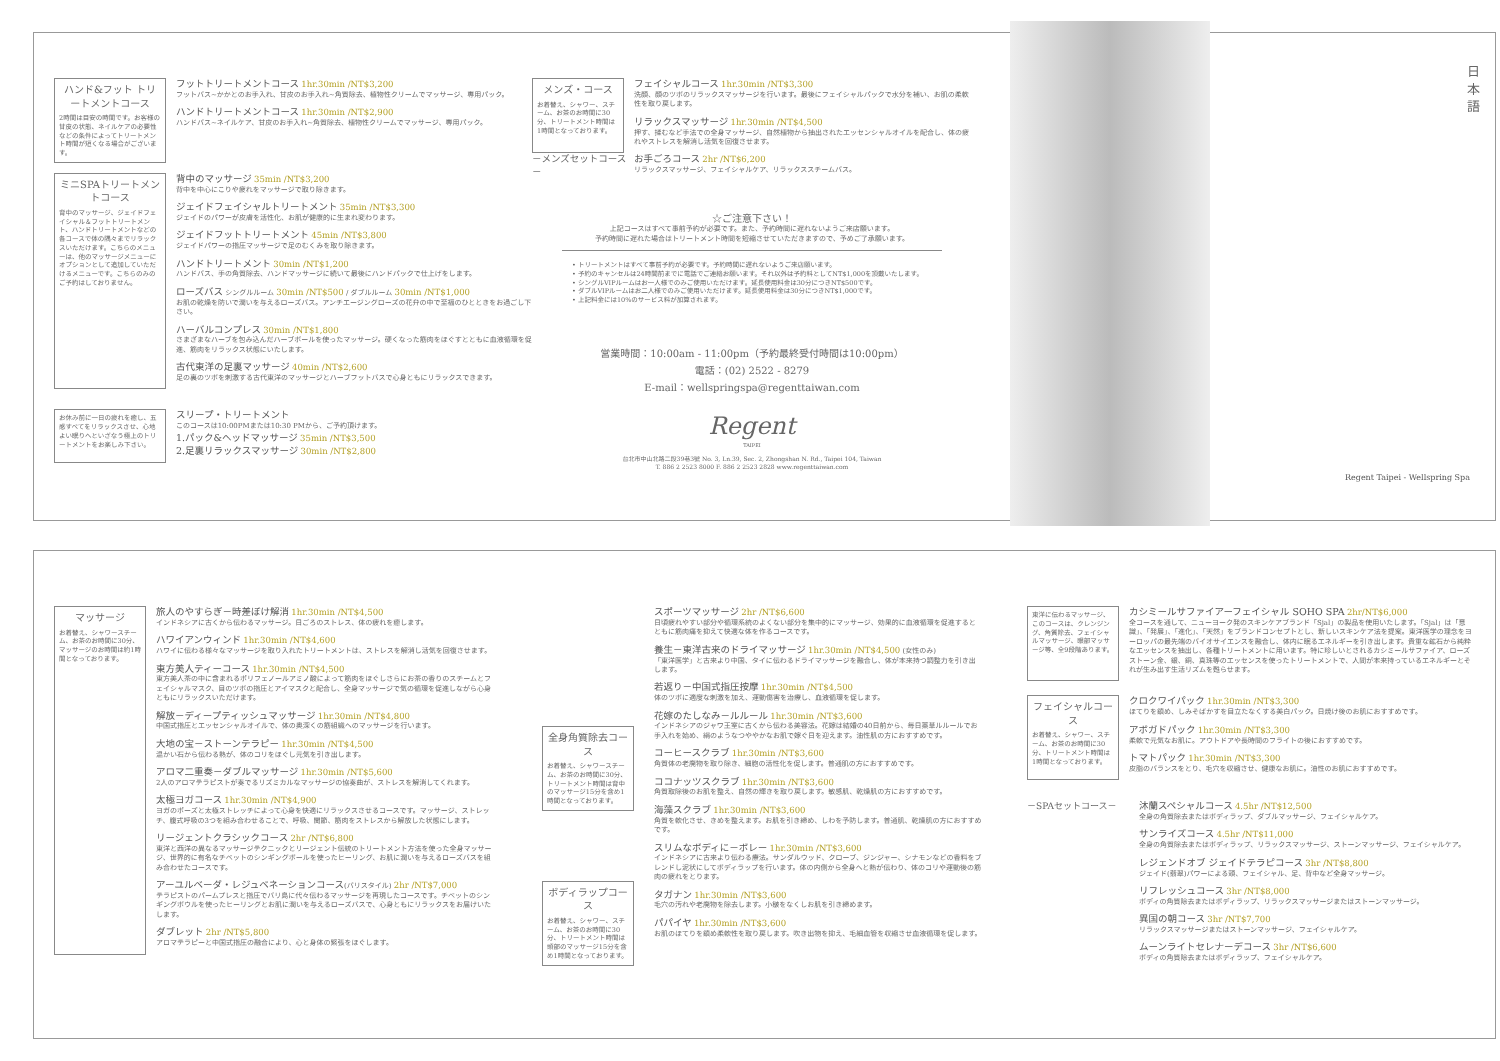ハンド&フット トリートメントコース
2時間は目安の時間です。お客様の甘皮の状態、ネイルケアの必要性などの条件によってトリートメント時間が短くなる場合がございます。
フットトリートメントコース 1hr.30min /NT$3,200
フットバス~かかとのお手入れ、甘皮のお手入れ~角質除去、植物性クリームでマッサージ、専用パック。
ハンドトリートメントコース 1hr.30min /NT$2,900
ハンドバス~ネイルケア、甘皮のお手入れ~角質除去、植物性クリームでマッサージ、専用パック。
ミニSPAトリートメントコース
背中のマッサージ、ジェイドフェイシャル＆フットトリートメント、ハンドトリートメントなどの各コースで体の隅々までリラックスいただけます。こちらのメニューは、他のマッサージメニューにオプションとして追加していただけるメニューです。こちらのみのご予約はしておりません。
背中のマッサージ 35min /NT$3,200
背中を中心にこりや疲れをマッサージで取り除きます。
ジェイドフェイシャルトリートメント 35min /NT$3,300
ジェイドのパワーが皮膚を活性化、お肌が健康的に生まれ変わります。
ジェイドフットトリートメント 45min /NT$3,800
ジェイドパワーの指圧マッサージで足のむくみを取り除きます。
ハンドトリートメント 30min /NT$1,200
ハンドバス、手の角質除去、ハンドマッサージに続いて最後にハンドパックで仕上げをします。
ローズバス シングルルーム 30min /NT$500 / ダブルルーム 30min /NT$1,000
お肌の乾燥を防いで潤いを与えるローズバス。アンチエージングローズの花弁の中で至福のひとときをお過ごし下さい。
ハーバルコンプレス 30min /NT$1,800
さまざまなハーブを包み込んだハーブボールを使ったマッサージ。硬くなった筋肉をほぐすとともに血液循環を促進、筋肉をリラックス状態にいたします。
古代東洋の足裏マッサージ 40min /NT$2,600
足の裏のツボを刺激する古代東洋のマッサージとハーブフットバスで心身ともにリラックスできます。
お休み前に一日の疲れを癒し、五感すべてをリラックスさせ、心地よい眠りへといざなう極上のトリートメントをお楽しみ下さい。
スリープ・トリートメント
このコースは10:00PMまたは10:30 PMから、ご予約頂けます。
1.パック&ヘッドマッサージ 35min /NT$3,500
2.足裏リラックスマッサージ 30min /NT$2,800
メンズ・コース
お着替え、シャワー、スチーム、お茶のお時間に30分、トリートメント時間は1時間となっております。
フェイシャルコース 1hr.30min /NT$3,300
洗顔、顔のツボのリラックスマッサージを行います。最後にフェイシャルパックで水分を補い、お肌の柔軟性を取り戻します。
リラックスマッサージ 1hr.30min /NT$4,500
押す、揉むなど手法での全身マッサージ、自然植物から抽出されたエッセンシャルオイルを配合し、体の疲れやストレスを解消し活気を回復させます。
－メンズセットコース－
お手ごろコース 2hr /NT$6,200
リラックスマッサージ、フェイシャルケア、リラックススチームバス。
☆ご注意下さい！
上記コースはすべて事前予約が必要です。また、予約時間に遅れないようご来店願います。
予約時間に遅れた場合はトリートメント時間を短縮させていただきますので、予めご了承願います。
• トリートメントはすべて事前予約が必要です。予約時間に遅れないようご来店願います。
• 予約のキャンセルは24時間前までに電話でご連絡お願います。それ以外は予約料としてNT$1,000を頂戴いたします。
• シングルVIPルームはお一人様でのみご使用いただけます。延長使用料金は30分につきNT$500です。
• ダブルVIPルームはお二人様でのみご使用いただけます。延長使用料金は30分につきNT$1,000です。
• 上記料金には10%のサービス料が加算されます。
営業時間：10:00am - 11:00pm（予約最終受付時間は10:00pm）
電話：(02) 2522 - 8279
E-mail：wellspringspa@regenttaiwan.com
Regent
TAIPEI
台北市中山北路二段39巷3號 No. 3, Ln.39, Sec. 2, Zhongshan N. Rd., Taipei 104, Taiwan
T. 886 2 2523 8000 F. 886 2 2523 2828 www.regenttaiwan.com
日本語
Regent Taipei - Wellspring Spa
マッサージ
お着替え、シャワースチーム、お茶のお時間に30分、マッサージのお時間は約1時間となっております。
旅人のやすらぎ－時差ぼけ解消 1hr.30min /NT$4,500
インドネシアに古くから伝わるマッサージ。日ごろのストレス、体の疲れを癒します。
ハワイアンウィンド 1hr.30min /NT$4,600
ハワイに伝わる様々なマッサージを取り入れたトリートメントは、ストレスを解消し活気を回復させます。
東方美人ティーコース 1hr.30min /NT$4,500
東方美人茶の中に含まれるポリフェノールアミノ酸によって筋肉をほぐしさらにお茶の香りのスチームとフェイシャルマスク、目のツボの指圧とアイマスクと配合し、全身マッサージで気の循環を促進しながら心身ともにリラックスいただけます。
解放－ディープティッシュマッサージ 1hr.30min /NT$4,800
中国式指圧とエッセンシャルオイルで、体の奥深くの筋組織へのマッサージを行います。
大地の宝－ストーンテラピー 1hr.30min /NT$4,500
温かい石から伝わる熱が、体のコリをほぐし元気を引き出します。
アロマ二重奏－ダブルマッサージ 1hr.30min /NT$5,600
2人のアロマテラピストが奏でるリズミカルなマッサージの協奏曲が、ストレスを解消してくれます。
太極ヨガコース 1hr.30min /NT$4,900
ヨガのポーズと太極ストレッチによって心身を快適にリラックスさせるコースです。マッサージ、ストレッチ、腹式呼吸の3つを組み合わせることで、呼吸、関節、筋肉をストレスから解放した状態にします。
リージェントクラシックコース 2hr /NT$6,800
東洋と西洋の異なるマッサージテクニックとリージェント伝統のトリートメント方法を使った全身マッサージ、世界的に有名なチベットのシンギングボールを使ったヒーリング、お肌に潤いを与えるローズバスを組み合わせたコースです。
アーユルベーダ・レジュベネーションコース(バリスタイル) 2hr /NT$7,000
テラピストのパームプレスと指圧でバリ島に代々伝わるマッサージを再現したコースです。チベットのシンギングボウルを使ったヒーリングとお肌に潤いを与えるローズバスで、心身ともにリラックスをお届けいたします。
ダブレット 2hr /NT$5,800
アロマテラピーと中国式指圧の融合により、心と身体の緊張をほぐします。
全身角質除去コース
お着替え、シャワースチーム、お茶のお時間に30分、トリートメント時間は背中のマッサージ15分を含め1時間となっております。
ボディラップコース
お着替え、シャワー、スチーム、お茶のお時間に30分、トリートメント時間は頭部のマッサージ15分を含め1時間となっております。
スポーツマッサージ 2hr /NT$6,600
日頃疲れやすい部分や循環系統のよくない部分を集中的にマッサージ、効果的に血液循環を促進するとともに筋肉痛を抑えて快適な体を作るコースです。
養生－東洋古来のドライマッサージ 1hr.30min /NT$4,500 (女性のみ)
「東洋医学」と古来より中国、タイに伝わるドライマッサージを融合し、体が本来持つ調整力を引き出します。
若返り－中国式指圧按摩 1hr.30min /NT$4,500
体のツボに適度な刺激を加え、運動傷害を治療し、血液循環を促します。
花嫁のたしなみ－ルルール 1hr.30min /NT$3,600
インドネシアのジャワ王室に古くから伝わる美容法。花嫁は結婚の40日前から、毎日薬草ルルールでお手入れを始め、絹のようなつややかなお肌で嫁ぐ日を迎えます。油性肌の方におすすめです。
コーヒースクラブ 1hr.30min /NT$3,600
角質体の老廃物を取り除き、細胞の活性化を促します。普通肌の方におすすめです。
ココナッツスクラブ 1hr.30min /NT$3,600
角質取除後のお肌を整え、自然の輝きを取り戻します。敏感肌、乾燥肌の方におすすめです。
海藻スクラブ 1hr.30min /NT$3,600
角質を軟化させ、きめを整えます。お肌を引き締め、しわを予防します。普通肌、乾燥肌の方におすすめです。
スリムなボディに－ボレー 1hr.30min /NT$3,600
インドネシアに古来より伝わる療法。サンダルウッド、クローブ、ジンジャー、シナモンなどの香料をブレンドし泥状にしてボディラップを行います。体の内側から全身へと熱が伝わり、体のコリや運動後の筋肉の疲れをとります。
タガナン 1hr.30min /NT$3,600
毛穴の汚れや老廃物を除去します。小皺をなくしお肌を引き締めます。
パパイヤ 1hr.30min /NT$3,600
お肌のほてりを鎮め柔軟性を取り戻します。吹き出物を抑え、毛細血管を収縮させ血液循環を促します。
東洋に伝わるマッサージ、このコースは、クレンジング、角質除去、フェイシャルマッサージ、眼部マッサージ等、全9段階あります。
カシミールサファイアーフェイシャル SOHO SPA 2hr/NT$6,000
全コースを通して、ニューヨーク発のスキンケアブランド「Sjal」の製品を使用いたします。「Sjal」は「意識」、「発展」、「進化」、「天然」をブランドコンセプトとし、新しいスキンケア法を提案。東洋医学の理念をヨーロッパの最先端のバイオサイエンスを融合し、体内に眠るエネルギーを引き出します。貴重な鉱石から純粋なエッセンスを抽出し、各種トリートメントに用います。特に珍しいとされるカシミールサファイア、ローズストーン金、銀、銅、真珠等のエッセンスを使ったトリートメントで、人間が本来持っているエネルギーとそれが生み出す生活リズムを甦らせます。
フェイシャルコース
お着替え、シャワー、スチーム、お茶のお時間に30分、トリートメント時間は1時間となっております。
クロクワイパック 1hr.30min /NT$3,300
ほてりを鎮め、しみそばかすを目立たなくする美白パック。日焼け後のお肌におすすめです。
アボガドパック 1hr.30min /NT$3,300
柔軟で元気なお肌に。アウトドアや長時間のフライトの後におすすめです。
トマトパック 1hr.30min /NT$3,300
皮脂のバランスをとり、毛穴を収縮させ、健康なお肌に。油性のお肌におすすめです。
－SPAセットコース－ 沐蘭スペシャルコース 4.5hr /NT$12,500
全身の角質除去またはボディラップ、ダブルマッサージ、フェイシャルケア。
サンライズコース 4.5hr /NT$11,000
全身の角質除去またはボディラップ、リラックスマッサージ、ストーンマッサージ、フェイシャルケア。
レジェンドオブ ジェイドテラピコース 3hr /NT$8,800
ジェイド(翡翠)パワーによる頭、フェイシャル、足、背中など全身マッサージ。
リフレッシュコース 3hr /NT$8,000
ボディの角質除去またはボディラップ、リラックスマッサージまたはストーンマッサージ。
異国の朝コース 3hr /NT$7,700
リラックスマッサージまたはストーンマッサージ、フェイシャルケア。
ムーンライトセレナーデコース 3hr /NT$6,600
ボディの角質除去またはボディラップ、フェイシャルケア。